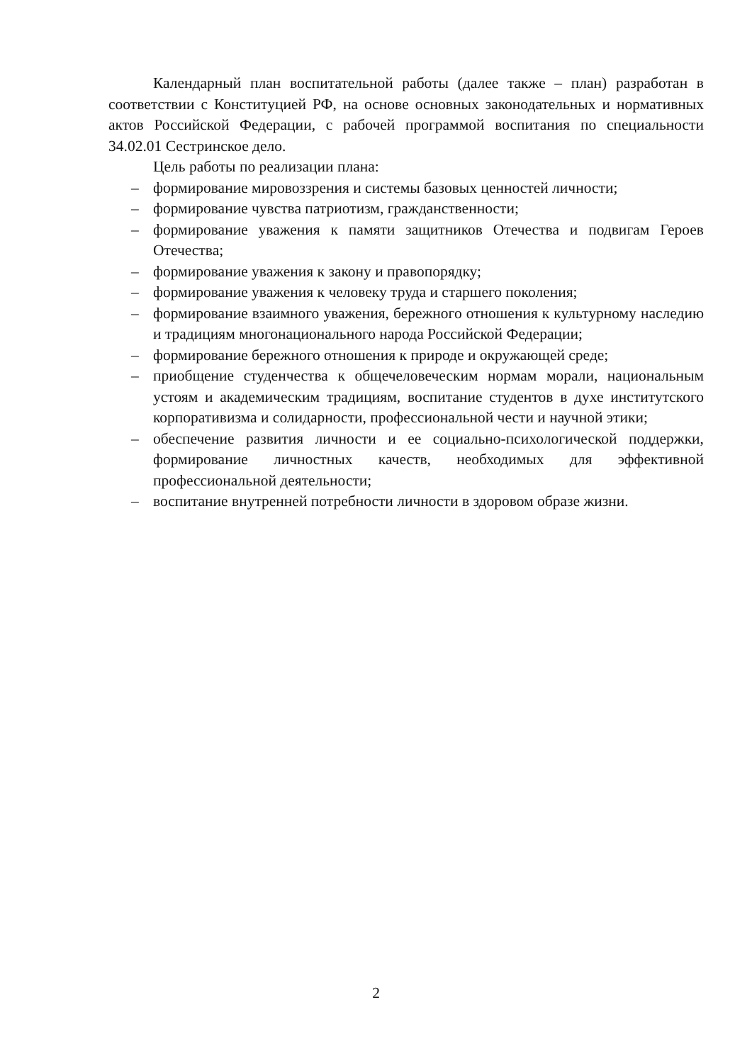Календарный план воспитательной работы (далее также – план) разработан в соответствии с Конституцией РФ, на основе основных законодательных и нормативных актов Российской Федерации, с рабочей программой воспитания по специальности 34.02.01 Сестринское дело.
Цель работы по реализации плана:
– формирование мировоззрения и системы базовых ценностей личности;
– формирование чувства патриотизм, гражданственности;
– формирование уважения к памяти защитников Отечества и подвигам Героев Отечества;
– формирование уважения к закону и правопорядку;
– формирование уважения к человеку труда и старшего поколения;
– формирование взаимного уважения, бережного отношения к культурному наследию и традициям многонационального народа Российской Федерации;
– формирование бережного отношения к природе и окружающей среде;
– приобщение студенчества к общечеловеческим нормам морали, национальным устоям и академическим традициям, воспитание студентов в духе институтского корпоративизма и солидарности, профессиональной чести и научной этики;
– обеспечение развития личности и ее социально-психологической поддержки, формирование личностных качеств, необходимых для эффективной профессиональной деятельности;
– воспитание внутренней потребности личности в здоровом образе жизни.
2